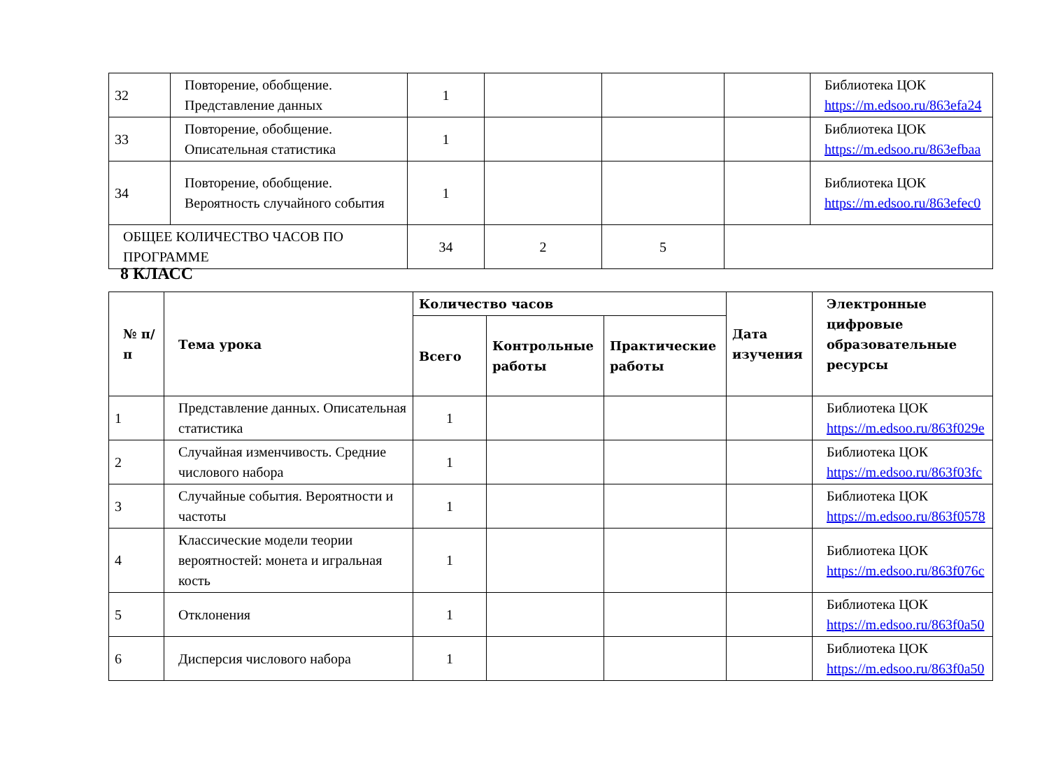| 32 | Повторение, обобщение. Представление данных | 1 | | | | Библиотека ЦОК https://m.edsoo.ru/863efa24 |
| 33 | Повторение, обобщение. Описательная статистика | 1 | | | | Библиотека ЦОК https://m.edsoo.ru/863efbaa |
| 34 | Повторение, обобщение. Вероятность случайного события | 1 | | | | Библиотека ЦОК https://m.edsoo.ru/863efec0 |
| ОБЩЕЕ КОЛИЧЕСТВО ЧАСОВ ПО ПРОГРАММЕ | | 34 | 2 | 5 | | |
8 КЛАСС
| № п/п | Тема урока | Количество часов | | | Дата изучения | Электронные цифровые образовательные ресурсы |
| --- | --- | --- | --- | --- | --- | --- |
| | | Всего | Контрольные работы | Практические работы | | |
| 1 | Представление данных. Описательная статистика | 1 | | | | Библиотека ЦОК https://m.edsoo.ru/863f029e |
| 2 | Случайная изменчивость. Средние числового набора | 1 | | | | Библиотека ЦОК https://m.edsoo.ru/863f03fc |
| 3 | Случайные события. Вероятности и частоты | 1 | | | | Библиотека ЦОК https://m.edsoo.ru/863f0578 |
| 4 | Классические модели теории вероятностей: монета и игральная кость | 1 | | | | Библиотека ЦОК https://m.edsoo.ru/863f076c |
| 5 | Отклонения | 1 | | | | Библиотека ЦОК https://m.edsoo.ru/863f0a50 |
| 6 | Дисперсия числового набора | 1 | | | | Библиотека ЦОК https://m.edsoo.ru/863f0a50 |